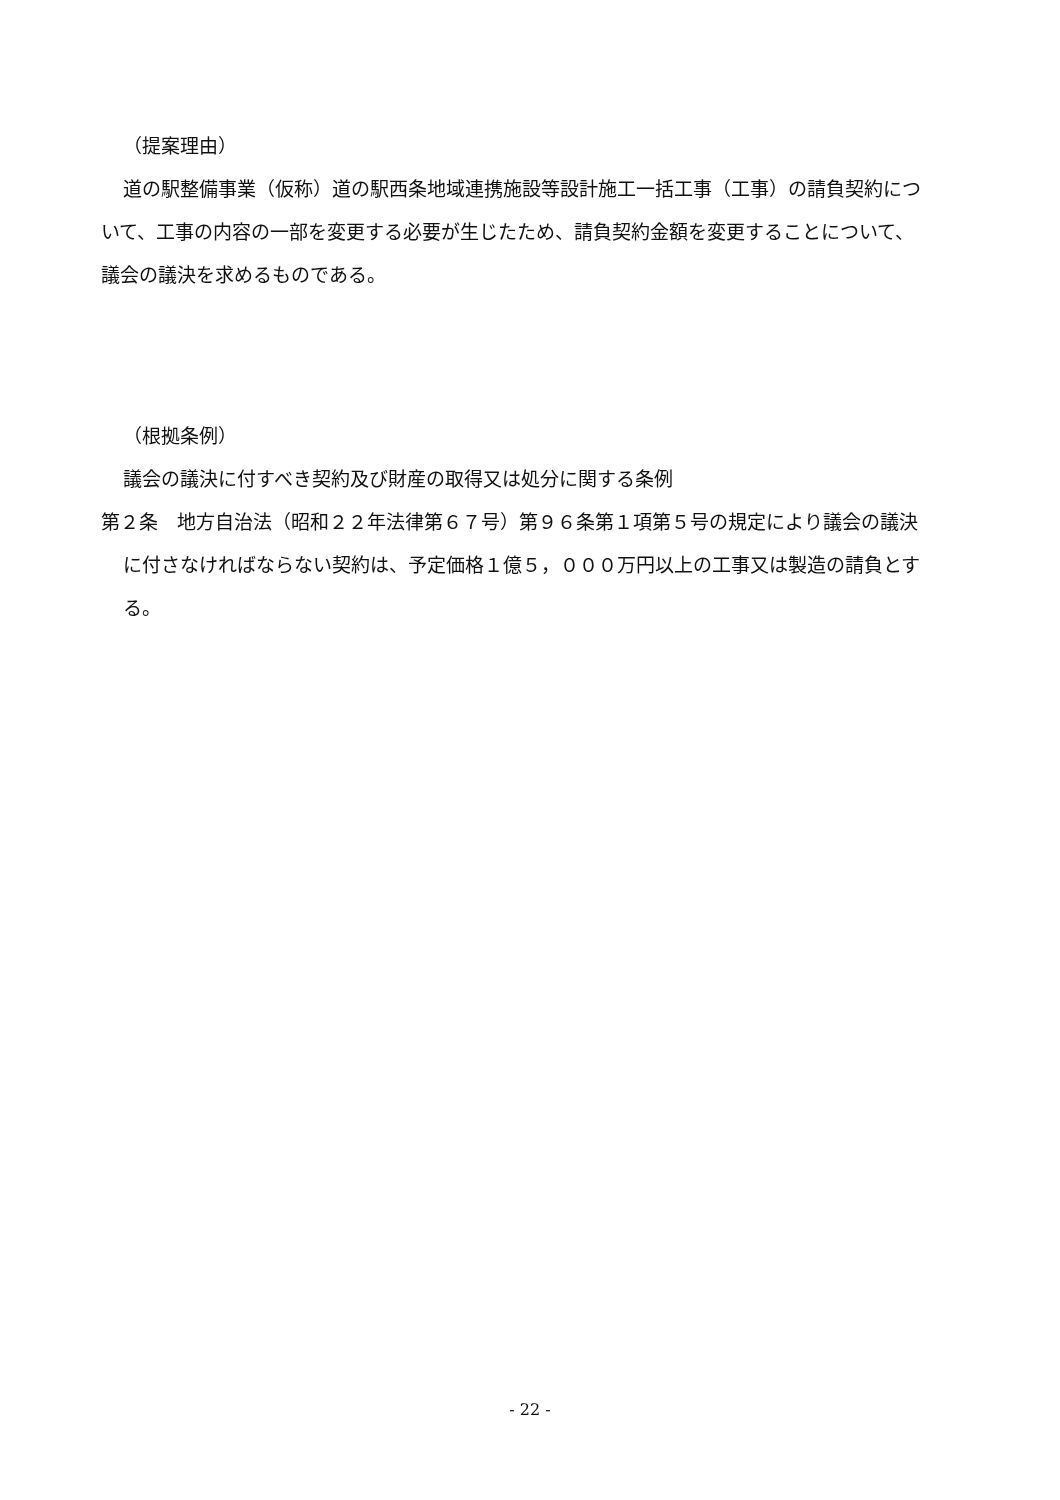（提案理由）
道の駅整備事業（仮称）道の駅西条地域連携施設等設計施工一括工事（工事）の請負契約について、工事の内容の一部を変更する必要が生じたため、請負契約金額を変更することについて、議会の議決を求めるものである。
（根拠条例）
議会の議決に付すべき契約及び財産の取得又は処分に関する条例
第２条　地方自治法（昭和２２年法律第６７号）第９６条第１項第５号の規定により議会の議決に付さなければならない契約は、予定価格１億５，０００万円以上の工事又は製造の請負とする。
- 22 -